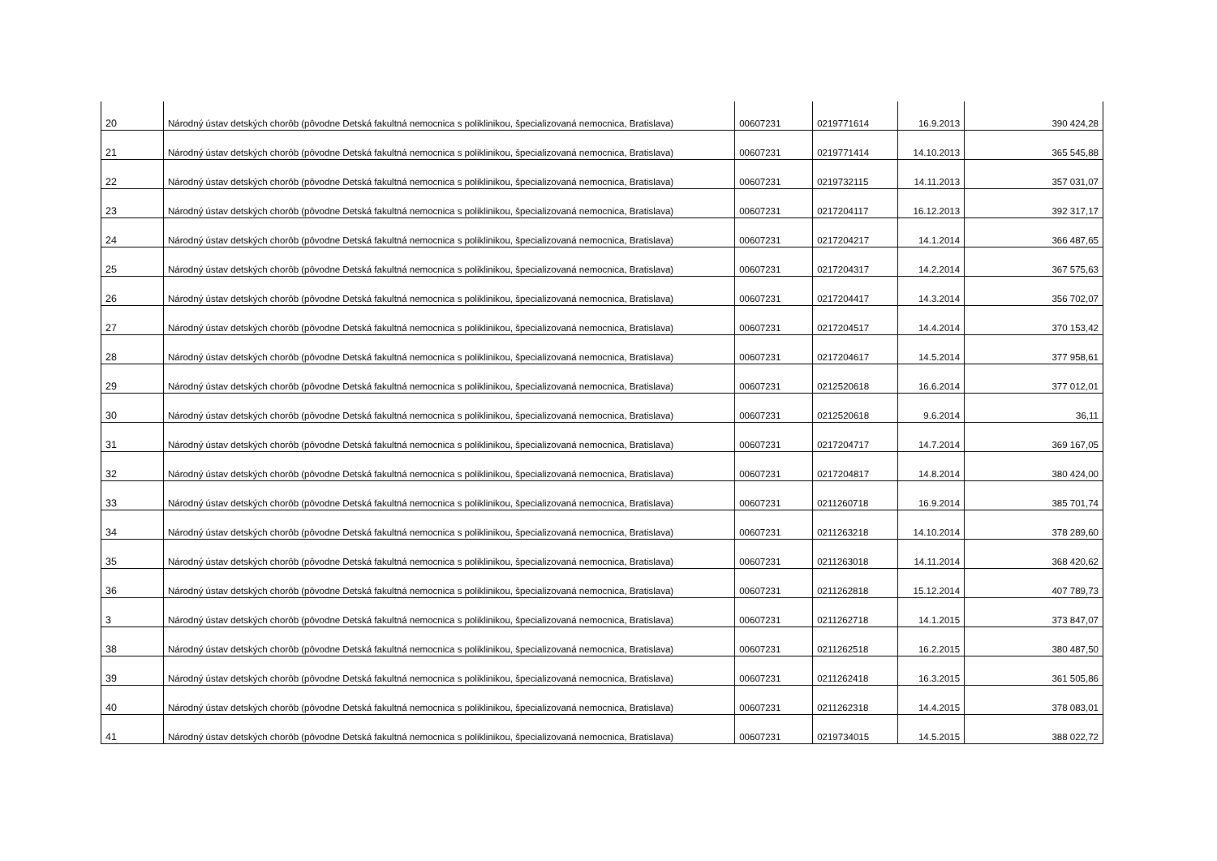| 20 | Národný ústav detských chorôb (pôvodne Detská fakultná nemocnica s poliklinikou, špecializovaná nemocnica, Bratislava) | 00607231 | 0219771614 | 16.9.2013 | 390 424,28 |
| 21 | Národný ústav detských chorôb (pôvodne Detská fakultná nemocnica s poliklinikou, špecializovaná nemocnica, Bratislava) | 00607231 | 0219771414 | 14.10.2013 | 365 545,88 |
| 22 | Národný ústav detských chorôb (pôvodne Detská fakultná nemocnica s poliklinikou, špecializovaná nemocnica, Bratislava) | 00607231 | 0219732115 | 14.11.2013 | 357 031,07 |
| 23 | Národný ústav detských chorôb (pôvodne Detská fakultná nemocnica s poliklinikou, špecializovaná nemocnica, Bratislava) | 00607231 | 0217204117 | 16.12.2013 | 392 317,17 |
| 24 | Národný ústav detských chorôb (pôvodne Detská fakultná nemocnica s poliklinikou, špecializovaná nemocnica, Bratislava) | 00607231 | 0217204217 | 14.1.2014 | 366 487,65 |
| 25 | Národný ústav detských chorôb (pôvodne Detská fakultná nemocnica s poliklinikou, špecializovaná nemocnica, Bratislava) | 00607231 | 0217204317 | 14.2.2014 | 367 575,63 |
| 26 | Národný ústav detských chorôb (pôvodne Detská fakultná nemocnica s poliklinikou, špecializovaná nemocnica, Bratislava) | 00607231 | 0217204417 | 14.3.2014 | 356 702,07 |
| 27 | Národný ústav detských chorôb (pôvodne Detská fakultná nemocnica s poliklinikou, špecializovaná nemocnica, Bratislava) | 00607231 | 0217204517 | 14.4.2014 | 370 153,42 |
| 28 | Národný ústav detských chorôb (pôvodne Detská fakultná nemocnica s poliklinikou, špecializovaná nemocnica, Bratislava) | 00607231 | 0217204617 | 14.5.2014 | 377 958,61 |
| 29 | Národný ústav detských chorôb (pôvodne Detská fakultná nemocnica s poliklinikou, špecializovaná nemocnica, Bratislava) | 00607231 | 0212520618 | 16.6.2014 | 377 012,01 |
| 30 | Národný ústav detských chorôb (pôvodne Detská fakultná nemocnica s poliklinikou, špecializovaná nemocnica, Bratislava) | 00607231 | 0212520618 | 9.6.2014 | 36,11 |
| 31 | Národný ústav detských chorôb (pôvodne Detská fakultná nemocnica s poliklinikou, špecializovaná nemocnica, Bratislava) | 00607231 | 0217204717 | 14.7.2014 | 369 167,05 |
| 32 | Národný ústav detských chorôb (pôvodne Detská fakultná nemocnica s poliklinikou, špecializovaná nemocnica, Bratislava) | 00607231 | 0217204817 | 14.8.2014 | 380 424,00 |
| 33 | Národný ústav detských chorôb (pôvodne Detská fakultná nemocnica s poliklinikou, špecializovaná nemocnica, Bratislava) | 00607231 | 0211260718 | 16.9.2014 | 385 701,74 |
| 34 | Národný ústav detských chorôb (pôvodne Detská fakultná nemocnica s poliklinikou, špecializovaná nemocnica, Bratislava) | 00607231 | 0211263218 | 14.10.2014 | 378 289,60 |
| 35 | Národný ústav detských chorôb (pôvodne Detská fakultná nemocnica s poliklinikou, špecializovaná nemocnica, Bratislava) | 00607231 | 0211263018 | 14.11.2014 | 368 420,62 |
| 36 | Národný ústav detských chorôb (pôvodne Detská fakultná nemocnica s poliklinikou, špecializovaná nemocnica, Bratislava) | 00607231 | 0211262818 | 15.12.2014 | 407 789,73 |
| 3 | Národný ústav detských chorôb (pôvodne Detská fakultná nemocnica s poliklinikou, špecializovaná nemocnica, Bratislava) | 00607231 | 0211262718 | 14.1.2015 | 373 847,07 |
| 38 | Národný ústav detských chorôb (pôvodne Detská fakultná nemocnica s poliklinikou, špecializovaná nemocnica, Bratislava) | 00607231 | 0211262518 | 16.2.2015 | 380 487,50 |
| 39 | Národný ústav detských chorôb (pôvodne Detská fakultná nemocnica s poliklinikou, špecializovaná nemocnica, Bratislava) | 00607231 | 0211262418 | 16.3.2015 | 361 505,86 |
| 40 | Národný ústav detských chorôb (pôvodne Detská fakultná nemocnica s poliklinikou, špecializovaná nemocnica, Bratislava) | 00607231 | 0211262318 | 14.4.2015 | 378 083,01 |
| 41 | Národný ústav detských chorôb (pôvodne Detská fakultná nemocnica s poliklinikou, špecializovaná nemocnica, Bratislava) | 00607231 | 0219734015 | 14.5.2015 | 388 022,72 |